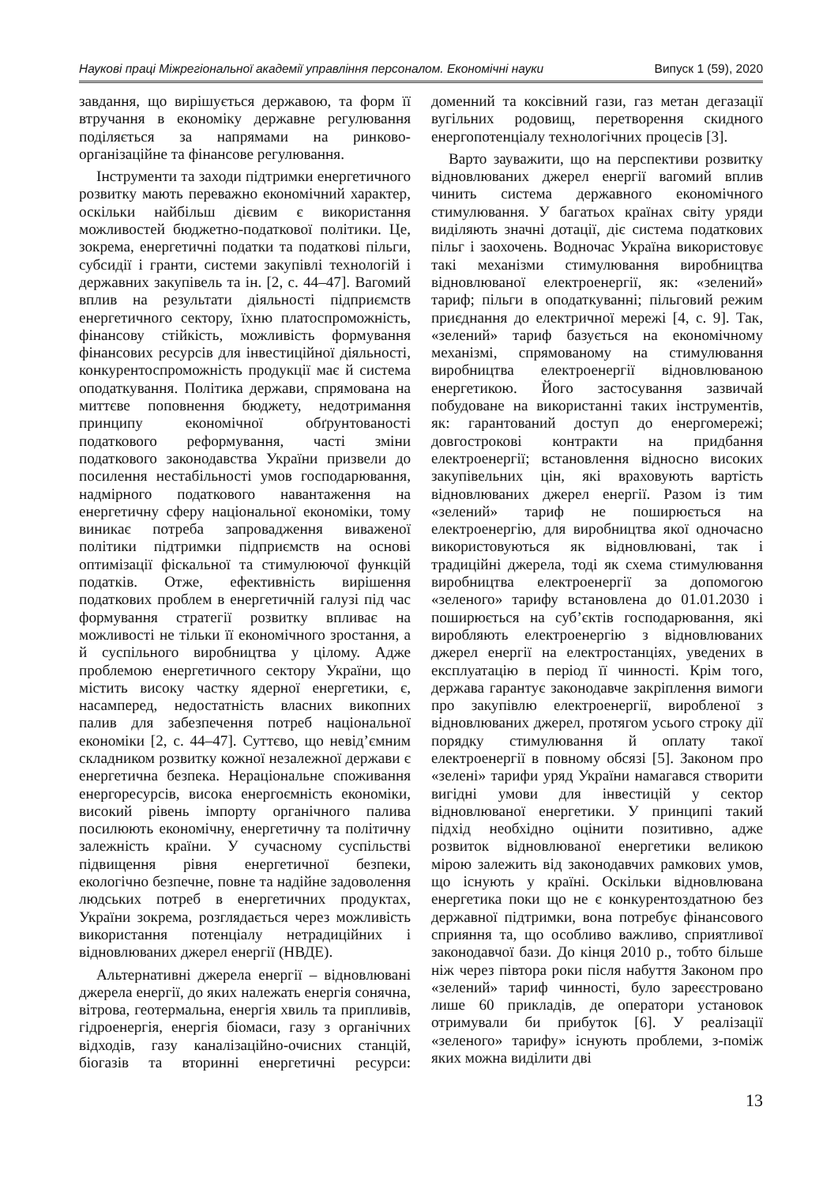Наукові праці Міжрегіональної академії управління персоналом. Економічні науки Випуск 1 (59), 2020
завдання, що вирішується державою, та форм її втручання в економіку державне регулювання поділяється за напрямами на ринково-організаційне та фінансове регулювання.
Інструменти та заходи підтримки енергетичного розвитку мають переважно економічний характер, оскільки найбільш дієвим є використання можливостей бюджетно-податкової політики. Це, зокрема, енергетичні податки та податкові пільги, субсидії і гранти, системи закупівлі технологій і державних закупівель та ін. [2, с. 44–47]. Вагомий вплив на результати діяльності підприємств енергетичного сектору, їхню платоспроможність, фінансову стійкість, можливість формування фінансових ресурсів для інвестиційної діяльності, конкурентоспроможність продукції має й система оподаткування. Політика держави, спрямована на миттєве поповнення бюджету, недотримання принципу економічної обґрунтованості податкового реформування, часті зміни податкового законодавства України призвели до посилення нестабільності умов господарювання, надмірного податкового навантаження на енергетичну сферу національної економіки, тому виникає потреба запровадження виваженої політики підтримки підприємств на основі оптимізації фіскальної та стимулюючої функцій податків. Отже, ефективність вирішення податкових проблем в енергетичній галузі під час формування стратегії розвитку впливає на можливості не тільки її економічного зростання, а й суспільного виробництва у цілому. Адже проблемою енергетичного сектору України, що містить високу частку ядерної енергетики, є, насамперед, недостатність власних викопних палив для забезпечення потреб національної економіки [2, с. 44–47]. Суттєво, що невід’ємним складником розвитку кожної незалежної держави є енергетична безпека. Нераціональне споживання енергоресурсів, висока енергоємність економіки, високий рівень імпорту органічного палива посилюють економічну, енергетичну та політичну залежність країни. У сучасному суспільстві підвищення рівня енергетичної безпеки, екологічно безпечне, повне та надійне задоволення людських потреб в енергетичних продуктах, України зокрема, розглядається через можливість використання потенціалу нетрадиційних і відновлюваних джерел енергії (НВДЕ).
Альтернативні джерела енергії – відновлювані джерела енергії, до яких належать енергія сонячна, вітрова, геотермальна, енергія хвиль та припливів, гідроенергія, енергія біомаси, газу з органічних відходів, газу каналізаційно-очисних станцій, біогазів та вторинні енергетичні ресурси: доменний та коксівний гази, газ метан дегазації вугільних родовищ, перетворення скидного енергопотенціалу технологічних процесів [3].
Варто зауважити, що на перспективи розвитку відновлюваних джерел енергії вагомий вплив чинить система державного економічного стимулювання. У багатьох країнах світу уряди виділяють значні дотації, діє система податкових пільг і заохочень. Водночас Україна використовує такі механізми стимулювання виробництва відновлюваної електроенергії, як: «зелений» тариф; пільги в оподаткуванні; пільговий режим приєднання до електричної мережі [4, с. 9]. Так, «зелений» тариф базується на економічному механізмі, спрямованому на стимулювання виробництва електроенергії відновлюваною енергетикою. Його застосування зазвичай побудоване на використанні таких інструментів, як: гарантований доступ до енергомережі; довгострокові контракти на придбання електроенергії; встановлення відносно високих закупівельних цін, які враховують вартість відновлюваних джерел енергії. Разом із тим «зелений» тариф не поширюється на електроенергію, для виробництва якої одночасно використовуються як відновлювані, так і традиційні джерела, тоді як схема стимулювання виробництва електроенергії за допомогою «зеленого» тарифу встановлена до 01.01.2030 і поширюється на суб’єктів господарювання, які виробляють електроенергію з відновлюваних джерел енергії на електростанціях, уведених в експлуатацію в період її чинності. Крім того, держава гарантує законодавче закріплення вимоги про закупівлю електроенергії, виробленої з відновлюваних джерел, протягом усього строку дії порядку стимулювання й оплату такої електроенергії в повному обсязі [5]. Законом про «зелені» тарифи уряд України намагався створити вигідні умови для інвестицій у сектор відновлюваної енергетики. У принципі такий підхід необхідно оцінити позитивно, адже розвиток відновлюваної енергетики великою мірою залежить від законодавчих рамкових умов, що існують у країні. Оскільки відновлювана енергетика поки що не є конкурентоздатною без державної підтримки, вона потребує фінансового сприяння та, що особливо важливо, сприятливої законодавчої бази. До кінця 2010 р., тобто більше ніж через півтора роки після набуття Законом про «зелений» тариф чинності, було зареєстровано лише 60 прикладів, де оператори установок отримували би прибуток [6]. У реалізації «зеленого» тарифу» існують проблеми, з-поміж яких можна виділити дві
13